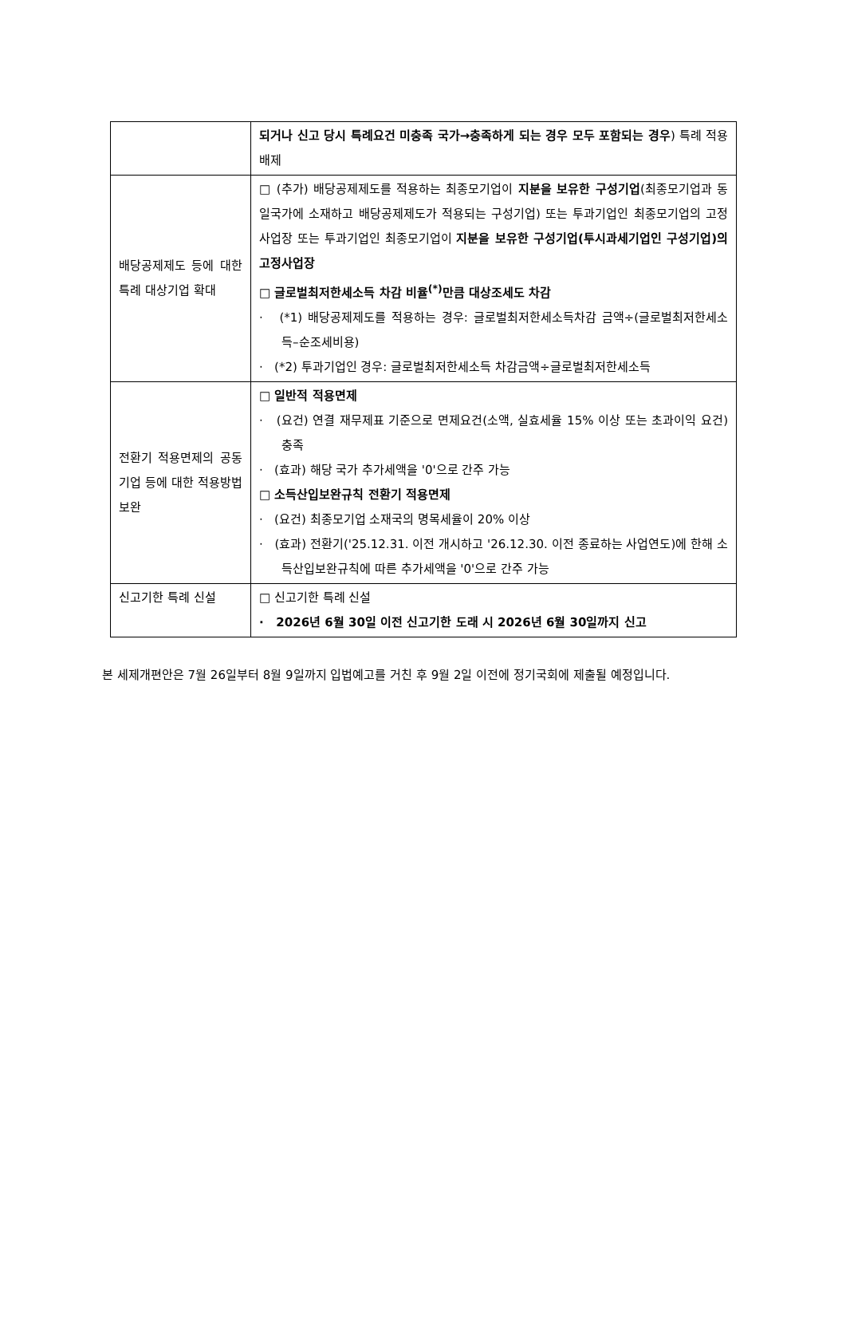| | 되거나 신고 당시 특례요건 미충족 국가→충족하게 되는 경우 모두 포함되는 경우 ) 특례 적용 배제 |
| 배당공제제도 등에 대한 특례 대상기업 확대 | □ (추가) 배당공제제도를 적용하는 최종모기업이 지분을 보유한 구성기업 (최종모기업과 동일국가에 소재하고 배당공제제도가 적용되는 구성기업) 또는 투과기업인 최종모기업의 고정사업장 또는 투과기업인 최종모기업이 지분을 보유한 구성기업(투시과세기업인 구성기업)의 고정사업장 □ 글로벌최저한세소득 차감 비율<sup>(*)</sup>만큼 대상조세도 차감 · (*1) 배당공제제도를 적용하는 경우: 글로벌최저한세소득차감 금액÷(글로벌최저한세소득–순조세비용) · (*2) 투과기업인 경우: 글로벌최저한세소득 차감금액÷글로벌최저한세소득 |
| 전환기 적용면제의 공동기업 등에 대한 적용방법 보완 | □ 일반적 적용면제 · (요건) 연결 재무제표 기준으로 면제요건(소액, 실효세율 15% 이상 또는 초과이익 요건) 충족 · (효과) 해당 국가 추가세액을 '0'으로 간주 가능 □ 소득산입보완규칙 전환기 적용면제 · (요건) 최종모기업 소재국의 명목세율이 20% 이상 · (효과) 전환기('25.12.31. 이전 개시하고 '26.12.30. 이전 종료하는 사업연도)에 한해 소득산입보완규칙에 따른 추가세액을 '0'으로 간주 가능 |
| 신고기한 특례 신설 | □ 신고기한 특례 신설 · 2026년 6월 30일 이전 신고기한 도래 시 2026년 6월 30일까지 신고 |
본 세제개편안은 7월 26일부터 8월 9일까지 입법예고를 거친 후 9월 2일 이전에 정기국회에 제출될 예정입니다.